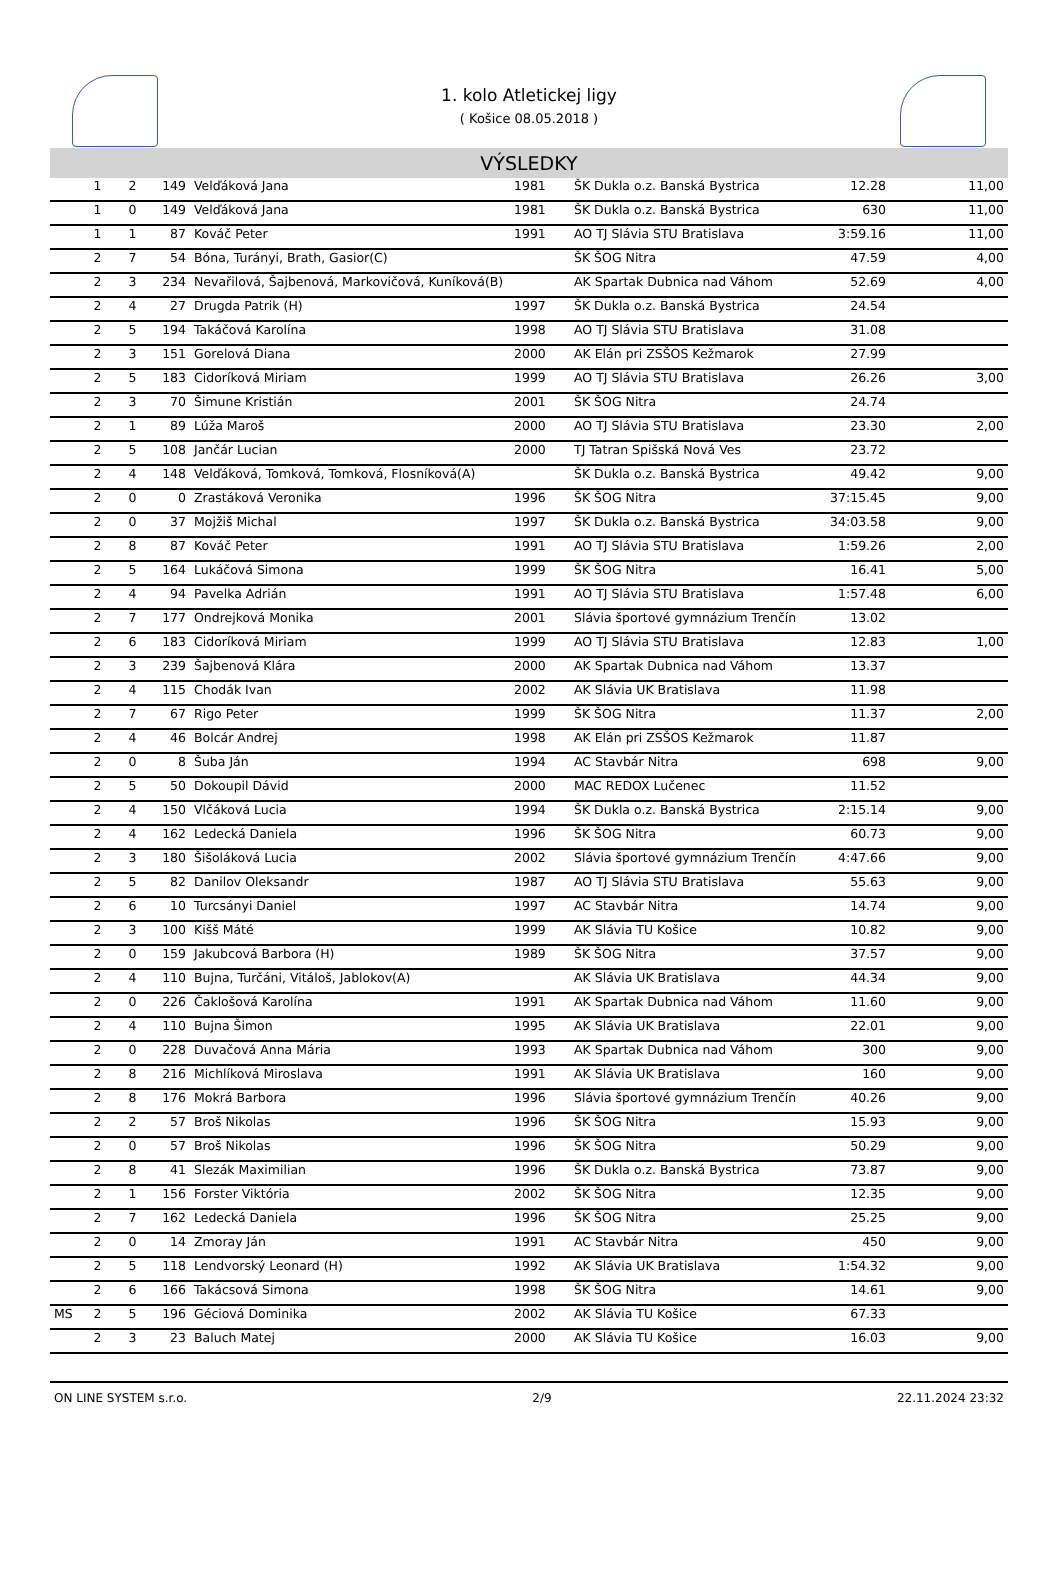1. kolo Atletickej ligy
( Košice 08.05.2018 )
VÝSLEDKY
| | 1 | 2 | 149 | Velďáková Jana | 1981 | ŠK Dukla o.z. Banská Bystrica | 12.28 | 11,00 |
| | 1 | 0 | 149 | Velďáková Jana | 1981 | ŠK Dukla o.z. Banská Bystrica | 630 | 11,00 |
| | 1 | 1 | 87 | Kováč Peter | 1991 | AO TJ Slávia STU Bratislava | 3:59.16 | 11,00 |
| | 2 | 7 | 54 | Bóna, Turányi, Brath, Gasior(C) | | ŠK ŠOG Nitra | 47.59 | 4,00 |
| | 2 | 3 | 234 | Nevařilová, Šajbenová, Markovičová, Kuníková(B) | | AK Spartak Dubnica nad Váhom | 52.69 | 4,00 |
| | 2 | 4 | 27 | Drugda Patrik (H) | 1997 | ŠK Dukla o.z. Banská Bystrica | 24.54 | |
| | 2 | 5 | 194 | Takáčová Karolína | 1998 | AO TJ Slávia STU Bratislava | 31.08 | |
| | 2 | 3 | 151 | Gorelová Diana | 2000 | AK Elán pri ZSŠOS Kežmarok | 27.99 | |
| | 2 | 5 | 183 | Cidoríková Miriam | 1999 | AO TJ Slávia STU Bratislava | 26.26 | 3,00 |
| | 2 | 3 | 70 | Šimune Kristián | 2001 | ŠK ŠOG Nitra | 24.74 | |
| | 2 | 1 | 89 | Lúža Maroš | 2000 | AO TJ Slávia STU Bratislava | 23.30 | 2,00 |
| | 2 | 5 | 108 | Jančár Lucian | 2000 | TJ Tatran Spišská Nová Ves | 23.72 | |
| | 2 | 4 | 148 | Velďáková, Tomková, Tomková, Flosníková(A) | | ŠK Dukla o.z. Banská Bystrica | 49.42 | 9,00 |
| | 2 | 0 | 0 | Zrastáková Veronika | 1996 | ŠK ŠOG Nitra | 37:15.45 | 9,00 |
| | 2 | 0 | 37 | Mojžiš Michal | 1997 | ŠK Dukla o.z. Banská Bystrica | 34:03.58 | 9,00 |
| | 2 | 8 | 87 | Kováč Peter | 1991 | AO TJ Slávia STU Bratislava | 1:59.26 | 2,00 |
| | 2 | 5 | 164 | Lukáčová Simona | 1999 | ŠK ŠOG Nitra | 16.41 | 5,00 |
| | 2 | 4 | 94 | Pavelka Adrián | 1991 | AO TJ Slávia STU Bratislava | 1:57.48 | 6,00 |
| | 2 | 7 | 177 | Ondrejková Monika | 2001 | Slávia športové gymnázium Trenčín | 13.02 | |
| | 2 | 6 | 183 | Cidoríková Miriam | 1999 | AO TJ Slávia STU Bratislava | 12.83 | 1,00 |
| | 2 | 3 | 239 | Šajbenová Klára | 2000 | AK Spartak Dubnica nad Váhom | 13.37 | |
| | 2 | 4 | 115 | Chodák Ivan | 2002 | AK Slávia UK Bratislava | 11.98 | |
| | 2 | 7 | 67 | Rigo Peter | 1999 | ŠK ŠOG Nitra | 11.37 | 2,00 |
| | 2 | 4 | 46 | Bolcár Andrej | 1998 | AK Elán pri ZSŠOS Kežmarok | 11.87 | |
| | 2 | 0 | 8 | Šuba Ján | 1994 | AC Stavbár Nitra | 698 | 9,00 |
| | 2 | 5 | 50 | Dokoupil Dávid | 2000 | MAC REDOX Lučenec | 11.52 | |
| | 2 | 4 | 150 | Vlčáková Lucia | 1994 | ŠK Dukla o.z. Banská Bystrica | 2:15.14 | 9,00 |
| | 2 | 4 | 162 | Ledecká Daniela | 1996 | ŠK ŠOG Nitra | 60.73 | 9,00 |
| | 2 | 3 | 180 | Šišoláková Lucia | 2002 | Slávia športové gymnázium Trenčín | 4:47.66 | 9,00 |
| | 2 | 5 | 82 | Danilov Oleksandr | 1987 | AO TJ Slávia STU Bratislava | 55.63 | 9,00 |
| | 2 | 6 | 10 | Turcsányi Daniel | 1997 | AC Stavbár Nitra | 14.74 | 9,00 |
| | 2 | 3 | 100 | Kišš Máté | 1999 | AK Slávia TU Košice | 10.82 | 9,00 |
| | 2 | 0 | 159 | Jakubcová Barbora (H) | 1989 | ŠK ŠOG Nitra | 37.57 | 9,00 |
| | 2 | 4 | 110 | Bujna, Turčáni, Vitáloš, Jablokov(A) | | AK Slávia UK Bratislava | 44.34 | 9,00 |
| | 2 | 0 | 226 | Čaklošová Karolína | 1991 | AK Spartak Dubnica nad Váhom | 11.60 | 9,00 |
| | 2 | 4 | 110 | Bujna Šimon | 1995 | AK Slávia UK Bratislava | 22.01 | 9,00 |
| | 2 | 0 | 228 | Duvačová Anna Mária | 1993 | AK Spartak Dubnica nad Váhom | 300 | 9,00 |
| | 2 | 8 | 216 | Michlíková Miroslava | 1991 | AK Slávia UK Bratislava | 160 | 9,00 |
| | 2 | 8 | 176 | Mokrá Barbora | 1996 | Slávia športové gymnázium Trenčín | 40.26 | 9,00 |
| | 2 | 2 | 57 | Broš Nikolas | 1996 | ŠK ŠOG Nitra | 15.93 | 9,00 |
| | 2 | 0 | 57 | Broš Nikolas | 1996 | ŠK ŠOG Nitra | 50.29 | 9,00 |
| | 2 | 8 | 41 | Slezák Maximilian | 1996 | ŠK Dukla o.z. Banská Bystrica | 73.87 | 9,00 |
| | 2 | 1 | 156 | Forster Viktória | 2002 | ŠK ŠOG Nitra | 12.35 | 9,00 |
| | 2 | 7 | 162 | Ledecká Daniela | 1996 | ŠK ŠOG Nitra | 25.25 | 9,00 |
| | 2 | 0 | 14 | Zmoray Ján | 1991 | AC Stavbár Nitra | 450 | 9,00 |
| | 2 | 5 | 118 | Lendvorský Leonard (H) | 1992 | AK Slávia UK Bratislava | 1:54.32 | 9,00 |
| | 2 | 6 | 166 | Takácsová Simona | 1998 | ŠK ŠOG Nitra | 14.61 | 9,00 |
| MS | 2 | 5 | 196 | Géciová Dominika | 2002 | AK Slávia TU Košice | 67.33 | |
| | 2 | 3 | 23 | Baluch Matej | 2000 | AK Slávia TU Košice | 16.03 | 9,00 |
ON LINE SYSTEM s.r.o. 2/9 22.11.2024 23:32